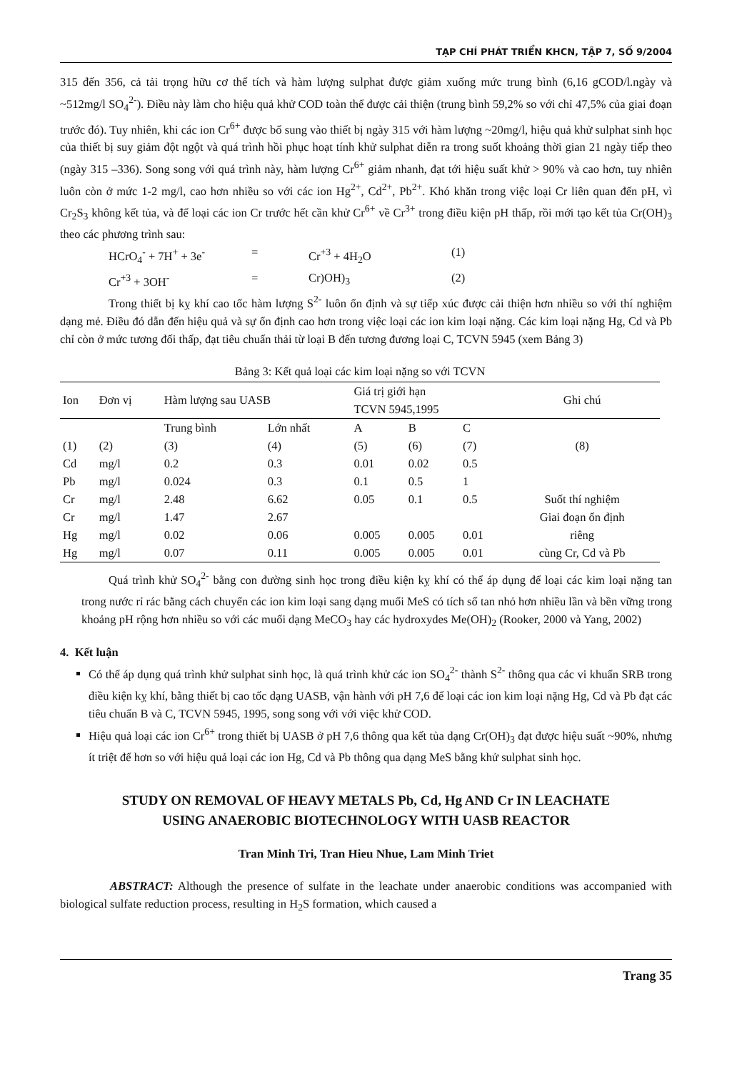TẠP CHÍ PHÁT TRIỂN KHCN, TẬP 7, SỐ 9/2004
315 đến 356, cả tải trọng hữu cơ thể tích và hàm lượng sulphat được giảm xuống mức trung bình (6,16 gCOD/l.ngày và ~512mg/l SO<sub>4</sub><sup>2-</sup>). Điều này làm cho hiệu quả khử COD toàn thể được cải thiện (trung bình 59,2% so với chỉ 47,5% của giai đoạn trước đó). Tuy nhiên, khi các ion Cr<sup>6+</sup> được bổ sung vào thiết bị ngày 315 với hàm lượng ~20mg/l, hiệu quả khử sulphat sinh học của thiết bị suy giảm đột ngột và quá trình hồi phục hoạt tính khử sulphat diễn ra trong suốt khoảng thời gian 21 ngày tiếp theo (ngày 315 –336). Song song với quá trình này, hàm lượng Cr<sup>6+</sup> giảm nhanh, đạt tới hiệu suất khử > 90% và cao hơn, tuy nhiên luôn còn ở mức 1-2 mg/l, cao hơn nhiều so với các ion Hg<sup>2+</sup>, Cd<sup>2+</sup>, Pb<sup>2+</sup>. Khó khăn trong việc loại Cr liên quan đến pH, vì Cr<sub>2</sub>S<sub>3</sub> không kết tủa, và để loại các ion Cr trước hết cần khử Cr<sup>6+</sup> về Cr<sup>3+</sup> trong điều kiện pH thấp, rồi mới tạo kết tủa Cr(OH)<sub>3</sub> theo các phương trình sau:
HCrO<sub>4</sub><sup>-</sup> + 7H<sup>+</sup> + 3e<sup>-</sup> = Cr<sup>+3</sup> + 4H<sub>2</sub>O (1) Cr<sup>+3</sup> + 3OH<sup>-</sup> = Cr)OH)<sub>3</sub> (2)
Trong thiết bị kỵ khí cao tốc hàm lượng S<sup>2-</sup> luôn ổn định và sự tiếp xúc được cải thiện hơn nhiều so với thí nghiệm dạng mẻ. Điều đó dẫn đến hiệu quả và sự ổn định cao hơn trong việc loại các ion kim loại nặng. Các kim loại nặng Hg, Cd và Pb chỉ còn ở mức tương đối thấp, đạt tiêu chuẩn thải từ loại B đến tương đương loại C, TCVN 5945 (xem Bảng 3)
Bảng 3: Kết quả loại các kim loại nặng so với TCVN
| Ion | Đơn vị | Hàm lượng sau UASB | | Giá trị giới hạn TCVN 5945,1995 | | | Ghi chú |
| --- | --- | --- | --- | --- | --- | --- | --- |
| | | Trung bình | Lớn nhất | A | B | C | |
| (1) | (2) | (3) | (4) | (5) | (6) | (7) | (8) |
| Cd | mg/l | 0.2 | 0.3 | 0.01 | 0.02 | 0.5 | |
| Pb | mg/l | 0.024 | 0.3 | 0.1 | 0.5 | 1 | |
| Cr | mg/l | 2.48 | 6.62 | 0.05 | 0.1 | 0.5 | Suốt thí nghiệm |
| Cr | mg/l | 1.47 | 2.67 | | | | Giai đoạn ổn định |
| Hg | mg/l | 0.02 | 0.06 | 0.005 | 0.005 | 0.01 | riêng |
| Hg | mg/l | 0.07 | 0.11 | 0.005 | 0.005 | 0.01 | cùng Cr, Cd và Pb |
Quá trình khử SO<sub>4</sub><sup>2-</sup> bằng con đường sinh học trong điều kiện kỵ khí có thể áp dụng để loại các kim loại nặng tan trong nước rỉ rác bằng cách chuyển các ion kim loại sang dạng muối MeS có tích số tan nhỏ hơn nhiều lần và bền vững trong khoảng pH rộng hơn nhiều so với các muối dạng MeCO<sub>3</sub> hay các hydroxydes Me(OH)<sub>2</sub> (Rooker, 2000 và Yang, 2002)
4. Kết luận
Có thể áp dụng quá trình khử sulphat sinh học, là quá trình khử các ion SO<sub>4</sub><sup>2-</sup> thành S<sup>2-</sup> thông qua các vi khuẩn SRB trong điều kiện kỵ khí, bằng thiết bị cao tốc dạng UASB, vận hành với pH 7,6 để loại các ion kim loại nặng Hg, Cd và Pb đạt các tiêu chuẩn B và C, TCVN 5945, 1995, song song với với việc khử COD.
Hiệu quả loại các ion Cr<sup>6+</sup> trong thiết bị UASB ở pH 7,6 thông qua kết tủa dạng Cr(OH)<sub>3</sub> đạt được hiệu suất ~90%, nhưng ít triệt để hơn so với hiệu quả loại các ion Hg, Cd và Pb thông qua dạng MeS bằng khử sulphat sinh học.
STUDY ON REMOVAL OF HEAVY METALS Pb, Cd, Hg AND Cr IN LEACHATE
USING ANAEROBIC BIOTECHNOLOGY WITH UASB REACTOR
Tran Minh Tri, Tran Hieu Nhue, Lam Minh Triet
ABSTRACT: Although the presence of sulfate in the leachate under anaerobic conditions was accompanied with biological sulfate reduction process, resulting in H<sub>2</sub>S formation, which caused a
Trang 35